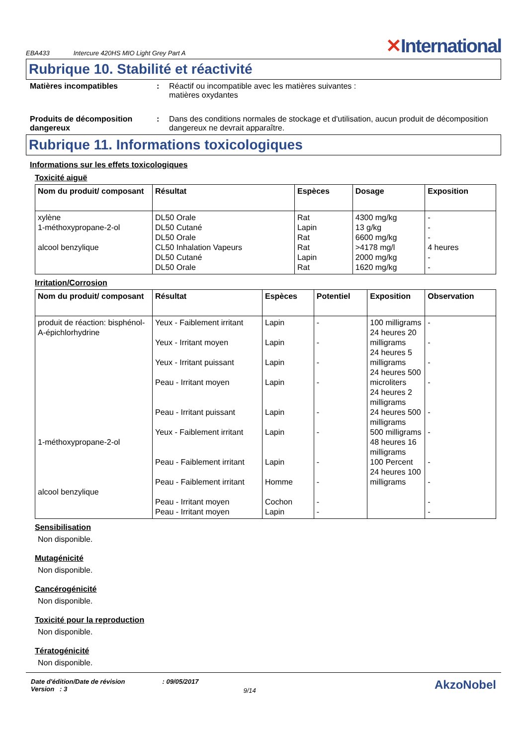EBA433 Intercure 420HS MIO Light Grey Part A ✕International
Rubrique 10. Stabilité et réactivité
Matières incompatibles : Réactif ou incompatible avec les matières suivantes :
matières oxydantes
Produits de décomposition dangereux
: Dans des conditions normales de stockage et d'utilisation, aucun produit de décomposition dangereux ne devrait apparaître.
Rubrique 11. Informations toxicologiques
Informations sur les effets toxicologiques
Toxicité aiguë
| Nom du produit/ composant | Résultat | Espèces | Dosage | Exposition |
| --- | --- | --- | --- | --- |
| xylène 1-méthoxypropane-2-ol alcool benzylique | DL50 Orale DL50 Cutané DL50 Orale CL50 Inhalation Vapeurs DL50 Cutané DL50 Orale | Rat Lapin Rat Rat Lapin Rat | 4300 mg/kg 13 g/kg 6600 mg/kg >4178 mg/l 2000 mg/kg 1620 mg/kg | - - - 4 heures - - |
Irritation/Corrosion
| Nom du produit/ composant | Résultat | Espèces | Potentiel | Exposition | Observation |
| --- | --- | --- | --- | --- | --- |
| produit de réaction: bisphénol-A-épichlorhydrine 1-méthoxypropane-2-ol alcool benzylique | Yeux - Faiblement irritant Yeux - Irritant moyen Yeux - Irritant puissant Peau - Irritant moyen Peau - Irritant puissant Yeux - Faiblement irritant Peau - Faiblement irritant Peau - Faiblement irritant Peau - Irritant moyen Peau - Irritant moyen | Lapin Lapin Lapin Lapin Lapin Lapin Lapin Homme Cochon Lapin | - - - - - - - - - - | 100 milligrams 24 heures 20 milligrams 24 heures 5 milligrams 24 heures 500 microliters 24 heures 2 milligrams 24 heures 500 milligrams 500 milligrams 48 heures 16 milligrams 100 Percent 24 heures 100 milligrams | - - - - - - - - - - |
Sensibilisation
Non disponible.
Mutagénicité
Non disponible.
Cancérogénicité
Non disponible.
Toxicité pour la reproduction
Non disponible.
Tératogénicité
Non disponible.
Date d'édition/Date de révision
Version : 3
: 09/05/2017
9/14
AkzoNobel